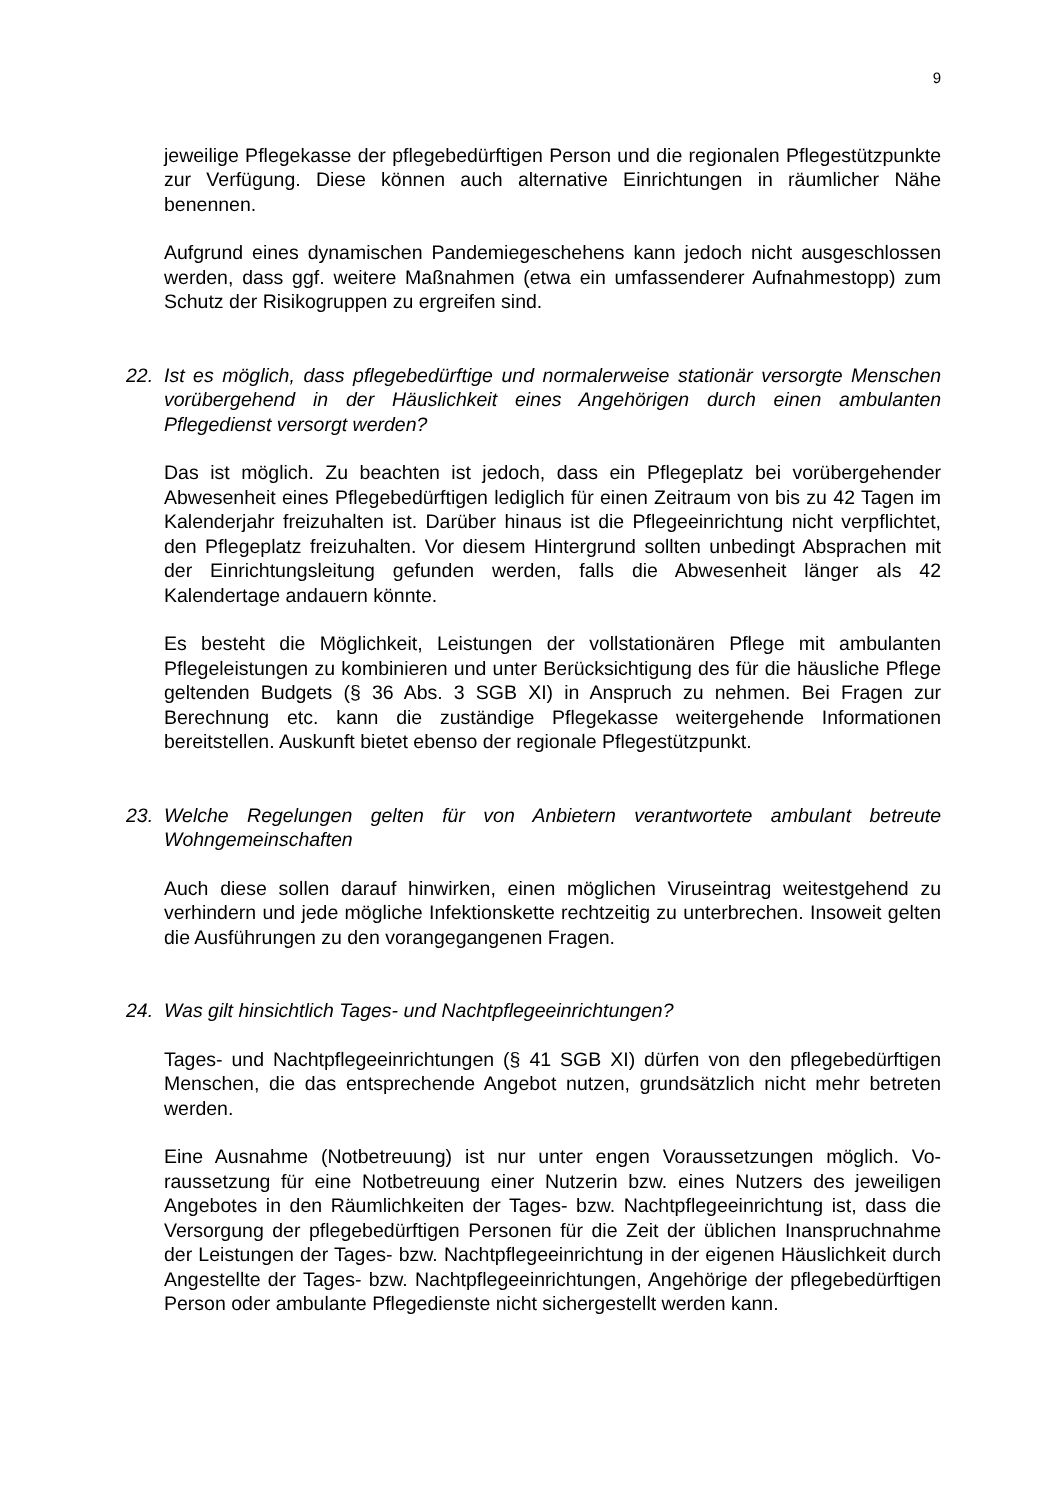9
jeweilige Pflegekasse der pflegebedürftigen Person und die regionalen Pflege­stützpunkte zur Verfügung. Diese können auch alternative Einrichtungen in räum­licher Nähe benennen.
Aufgrund eines dynamischen Pandemiegeschehens kann jedoch nicht ausge­schlossen werden, dass ggf. weitere Maßnahmen (etwa ein umfassenderer Auf­nahmestopp) zum Schutz der Risikogruppen zu ergreifen sind.
22. Ist es möglich, dass pflegebedürftige und normalerweise stationär versorgte Men­schen vorübergehend in der Häuslichkeit eines Angehörigen durch einen ambu­lanten Pflegedienst versorgt werden?
Das ist möglich. Zu beachten ist jedoch, dass ein Pflegeplatz bei vorübergehender Abwesenheit eines Pflegebedürftigen lediglich für einen Zeitraum von bis zu 42 Tagen im Kalenderjahr freizuhalten ist. Darüber hinaus ist die Pflegeeinrichtung nicht verpflichtet, den Pflegeplatz freizuhalten. Vor diesem Hintergrund sollten un­bedingt Absprachen mit der Einrichtungsleitung gefunden werden, falls die Abwe­senheit länger als 42 Kalendertage andauern könnte.
Es besteht die Möglichkeit, Leistungen der vollstationären Pflege mit ambulanten Pflegeleistungen zu kombinieren und unter Berücksichtigung des für die häusliche Pflege geltenden Budgets (§ 36 Abs. 3 SGB XI) in Anspruch zu nehmen. Bei Fra­gen zur Berechnung etc. kann die zuständige Pflegekasse weitergehende Infor­mationen bereitstellen. Auskunft bietet ebenso der regionale Pflegestützpunkt.
23. Welche Regelungen gelten für von Anbietern verantwortete ambulant betreute Wohngemeinschaften
Auch diese sollen darauf hinwirken, einen möglichen Viruseintrag weitestgehend zu verhindern und jede mögliche Infektionskette rechtzeitig zu unterbrechen. Inso­weit gelten die Ausführungen zu den vorangegangenen Fragen.
24. Was gilt hinsichtlich Tages- und Nachtpflegeeinrichtungen?
Tages- und Nachtpflegeeinrichtungen (§ 41 SGB XI) dürfen von den pflegebedürf­tigen Menschen, die das entsprechende Angebot nutzen, grundsätzlich nicht mehr betreten werden.
Eine Ausnahme (Notbetreuung) ist nur unter engen Voraussetzungen möglich. Vo­raussetzung für eine Notbetreuung einer Nutzerin bzw. eines Nutzers des jeweili­gen Angebotes in den Räumlichkeiten der Tages- bzw. Nachtpflegeeinrichtung ist, dass die Versorgung der pflegebedürftigen Personen für die Zeit der üblichen In­anspruchnahme der Leistungen der Tages- bzw. Nachtpflegeeinrichtung in der ei­genen Häuslichkeit durch Angestellte der Tages- bzw. Nachtpflegeeinrichtungen, Angehörige der pflegebedürftigen Person oder ambulante Pflegedienste nicht si­chergestellt werden kann.